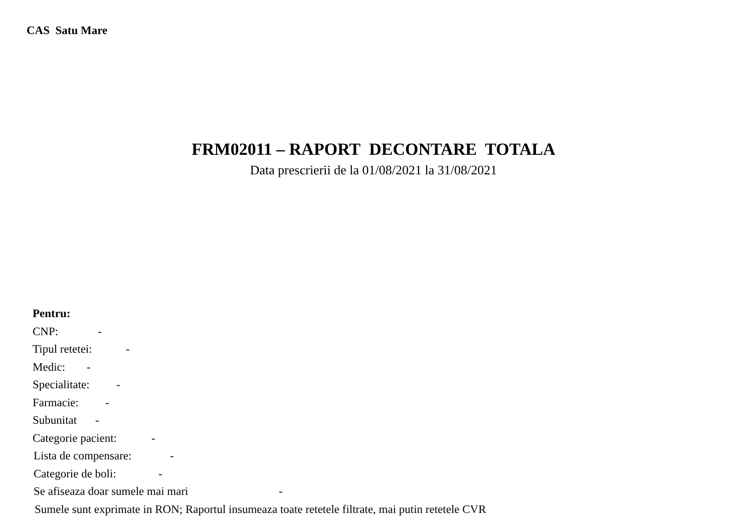CAS Satu Mare
FRM02011 – RAPORT DECONTARE TOTALA
Data prescrierii de la 01/08/2021 la 31/08/2021
Pentru:
CNP: -
Tipul retetei: -
Medic: -
Specialitate: -
Farmacie: -
Subunitat -
Categorie pacient: -
Lista de compensare: -
Categorie de boli: -
Se afiseaza doar sumele mai mari -
Sumele sunt exprimate in RON; Raportul insumeaza toate retetele filtrate, mai putin retetele CVR